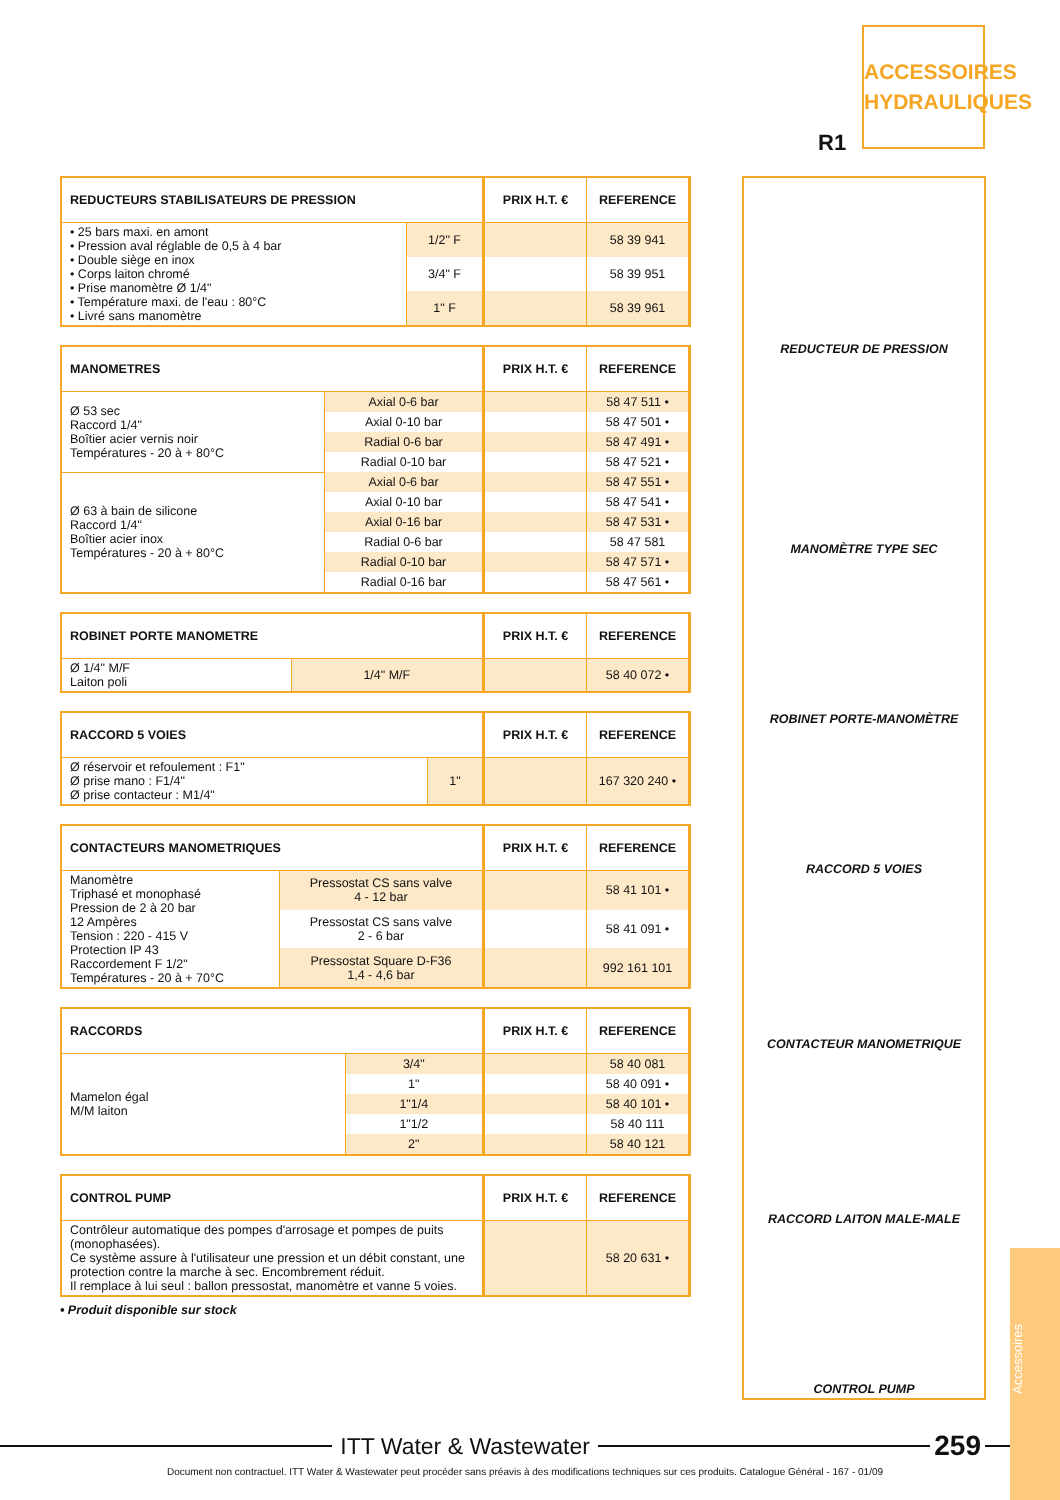ACCESSOIRES HYDRAULIQUES
R1
| REDUCTEURS STABILISATEURS DE PRESSION | | PRIX H.T. € | REFERENCE |
| --- | --- | --- | --- |
| • 25 bars maxi. en amont • Pression aval réglable de 0,5 à 4 bar • Double siège en inox • Corps laiton chromé • Prise manomètre Ø 1/4" • Température maxi. de l'eau : 80°C • Livré sans manomètre | 1/2" F | | 58 39 941 |
| | 3/4" F | | 58 39 951 |
| | 1" F | | 58 39 961 |
| MANOMETRES | | PRIX H.T. € | REFERENCE |
| --- | --- | --- | --- |
| Ø 53 sec Raccord 1/4" Boîtier acier vernis noir Températures - 20 à + 80°C | Axial 0-6 bar | | 58 47 511 • |
| | Axial 0-10 bar | | 58 47 501 • |
| | Radial 0-6 bar | | 58 47 491 • |
| | Radial 0-10 bar | | 58 47 521 • |
| Ø 63 à bain de silicone Raccord 1/4" Boîtier acier inox Températures - 20 à + 80°C | Axial 0-6 bar | | 58 47 551 • |
| | Axial 0-10 bar | | 58 47 541 • |
| | Axial 0-16 bar | | 58 47 531 • |
| | Radial 0-6 bar | | 58 47 581 |
| | Radial 0-10 bar | | 58 47 571 • |
| | Radial 0-16 bar | | 58 47 561 • |
| ROBINET PORTE MANOMETRE | | PRIX H.T. € | REFERENCE |
| --- | --- | --- | --- |
| Ø 1/4" M/F Laiton poli | 1/4" M/F | | 58 40 072 • |
| RACCORD 5 VOIES | | PRIX H.T. € | REFERENCE |
| --- | --- | --- | --- |
| Ø réservoir et refoulement : F1" Ø prise mano : F1/4" Ø prise contacteur : M1/4" | 1" | | 167 320 240 • |
| CONTACTEURS MANOMETRIQUES | | PRIX H.T. € | REFERENCE |
| --- | --- | --- | --- |
| Manomètre Triphasé et monophasé Pression de 2 à 20 bar 12 Ampères Tension : 220 - 415 V Protection IP 43 Raccordement F 1/2" Températures - 20 à + 70°C | Pressostat CS sans valve 4 - 12 bar | | 58 41 101 • |
| | Pressostat CS sans valve 2 - 6 bar | | 58 41 091 • |
| | Pressostat Square D-F36 1,4 - 4,6 bar | | 992 161 101 |
| RACCORDS | | PRIX H.T. € | REFERENCE |
| --- | --- | --- | --- |
| Mamelon égal M/M laiton | 3/4" | | 58 40 081 |
| | 1" | | 58 40 091 • |
| | 1"1/4 | | 58 40 101 • |
| | 1"1/2 | | 58 40 111 |
| | 2" | | 58 40 121 |
| CONTROL PUMP | PRIX H.T. € | REFERENCE |
| --- | --- | --- |
| Contrôleur automatique des pompes d'arrosage et pompes de puits (monophasées). Ce système assure à l'utilisateur une pression et un débit constant, une protection contre la marche à sec. Encombrement réduit. Il remplace à lui seul : ballon pressostat, manomètre et vanne 5 voies. | | 58 20 631 • |
• Produit disponible sur stock
REDUCTEUR DE PRESSION
MANOMÈTRE TYPE SEC
ROBINET PORTE-MANOMÈTRE
RACCORD 5 VOIES
CONTACTEUR MANOMETRIQUE
RACCORD LAITON MALE-MALE
CONTROL PUMP
Accessoires
ITT Water & Wastewater
259
Document non contractuel. ITT Water & Wastewater peut procéder sans préavis à des modifications techniques sur ces produits. Catalogue Général - 167 - 01/09